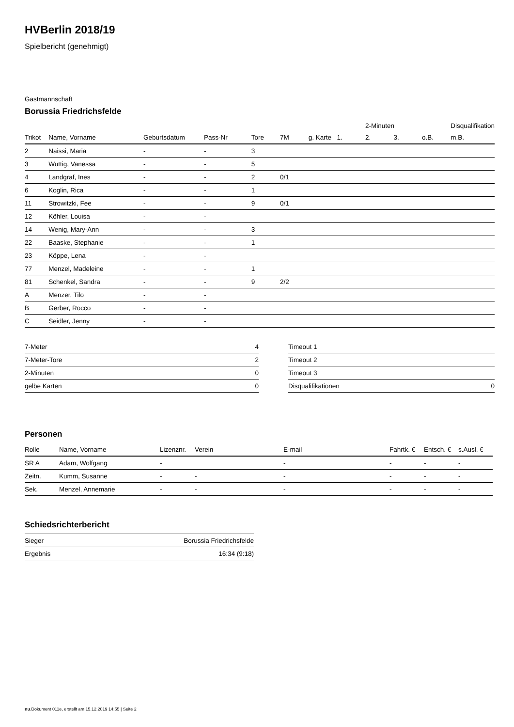HVBerlin 2018/19
Spielbericht (genehmigt)
Gastmannschaft
Borussia Friedrichsfelde
| | | | | | | | | 2-Minuten | | | Disqualifikation |
| --- | --- | --- | --- | --- | --- | --- | --- | --- | --- | --- | --- |
| Trikot | Name, Vorname | Geburtsdatum | Pass-Nr | Tore | 7M | g. Karte | 1. | 2. | 3. | o.B. | m.B. |
| 2 | Naissi, Maria | - | - | 3 | | | | | | | |
| 3 | Wuttig, Vanessa | - | - | 5 | | | | | | | |
| 4 | Landgraf, Ines | - | - | 2 | 0/1 | | | | | | |
| 6 | Koglin, Rica | - | - | 1 | | | | | | | |
| 11 | Strowitzki, Fee | - | - | 9 | 0/1 | | | | | | |
| 12 | Köhler, Louisa | - | - | | | | | | | | |
| 14 | Wenig, Mary-Ann | - | - | 3 | | | | | | | |
| 22 | Baaske, Stephanie | - | - | 1 | | | | | | | |
| 23 | Köppe, Lena | - | - | | | | | | | | |
| 77 | Menzel, Madeleine | - | - | 1 | | | | | | | |
| 81 | Schenkel, Sandra | - | - | 9 | 2/2 | | | | | | |
| A | Menzer, Tilo | - | - | | | | | | | | |
| B | Gerber, Rocco | - | - | | | | | | | | |
| C | Seidler, Jenny | - | - | | | | | | | | |
| 7-Meter | 4 |
| 7-Meter-Tore | 2 |
| 2-Minuten | 0 |
| gelbe Karten | 0 |
| Timeout 1 | |
| Timeout 2 | |
| Timeout 3 | |
| Disqualifikationen | 0 |
Personen
| Rolle | Name, Vorname | Lizenznr. | Verein | E-mail | Fahrtk. € | Entsch. € | s.Ausl. € |
| --- | --- | --- | --- | --- | --- | --- | --- |
| SR A | Adam, Wolfgang | - | | - | - | - | - |
| Zeitn. | Kumm, Susanne | - | - | - | - | - | - |
| Sek. | Menzel, Annemarie | - | - | - | - | - | - |
Schiedsrichterbericht
| Sieger | Borussia Friedrichsfelde |
| Ergebnis | 16:34 (9:18) |
nu.Dokument 011e, erstellt am 15.12.2019 14:55 | Seite 2